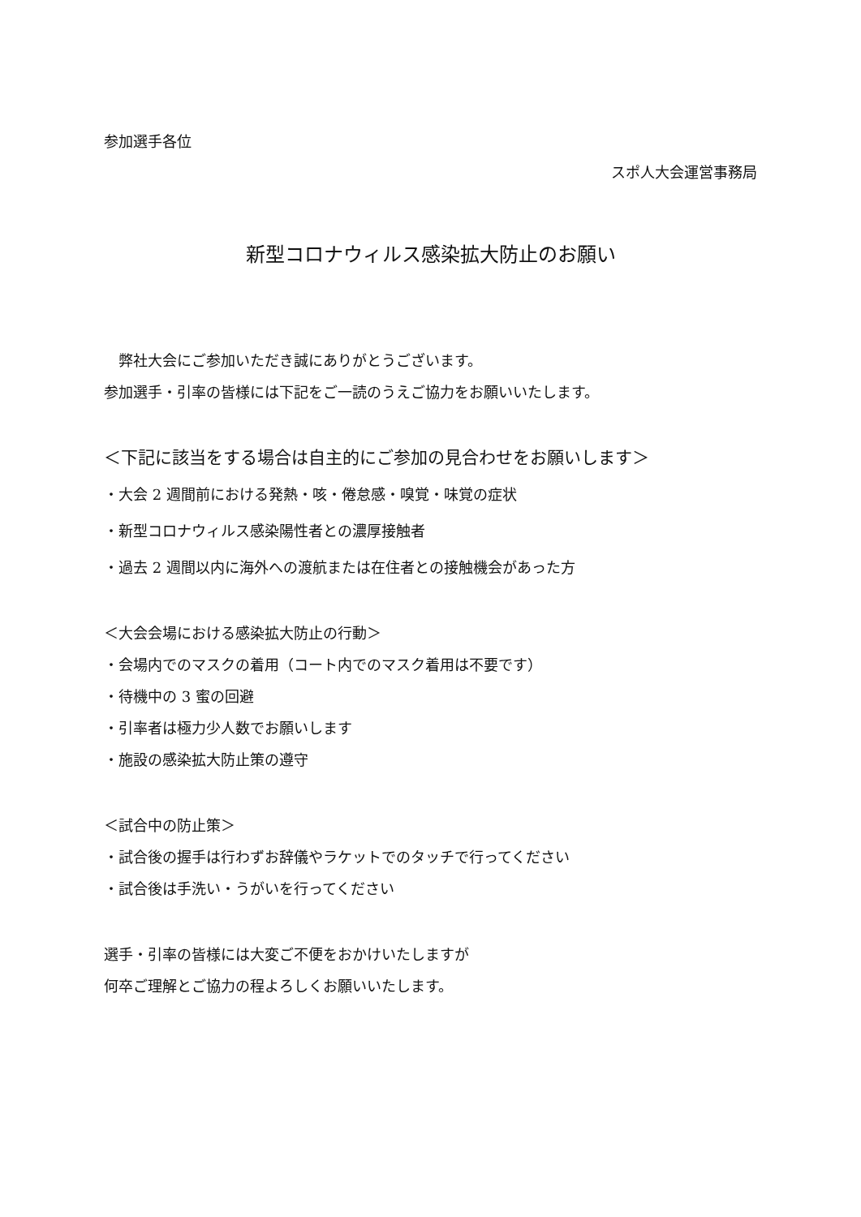参加選手各位
スポ人大会運営事務局
新型コロナウィルス感染拡大防止のお願い
　弊社大会にご参加いただき誠にありがとうございます。
参加選手・引率の皆様には下記をご一読のうえご協力をお願いいたします。
＜下記に該当をする場合は自主的にご参加の見合わせをお願いします＞
・大会 2 週間前における発熱・咳・倦怠感・嗅覚・味覚の症状
・新型コロナウィルス感染陽性者との濃厚接触者
・過去 2 週間以内に海外への渡航または在住者との接触機会があった方
＜大会会場における感染拡大防止の行動＞
・会場内でのマスクの着用（コート内でのマスク着用は不要です）
・待機中の 3 蜜の回避
・引率者は極力少人数でお願いします
・施設の感染拡大防止策の遵守
＜試合中の防止策＞
・試合後の握手は行わずお辞儀やラケットでのタッチで行ってください
・試合後は手洗い・うがいを行ってください
選手・引率の皆様には大変ご不便をおかけいたしますが
何卒ご理解とご協力の程よろしくお願いいたします。